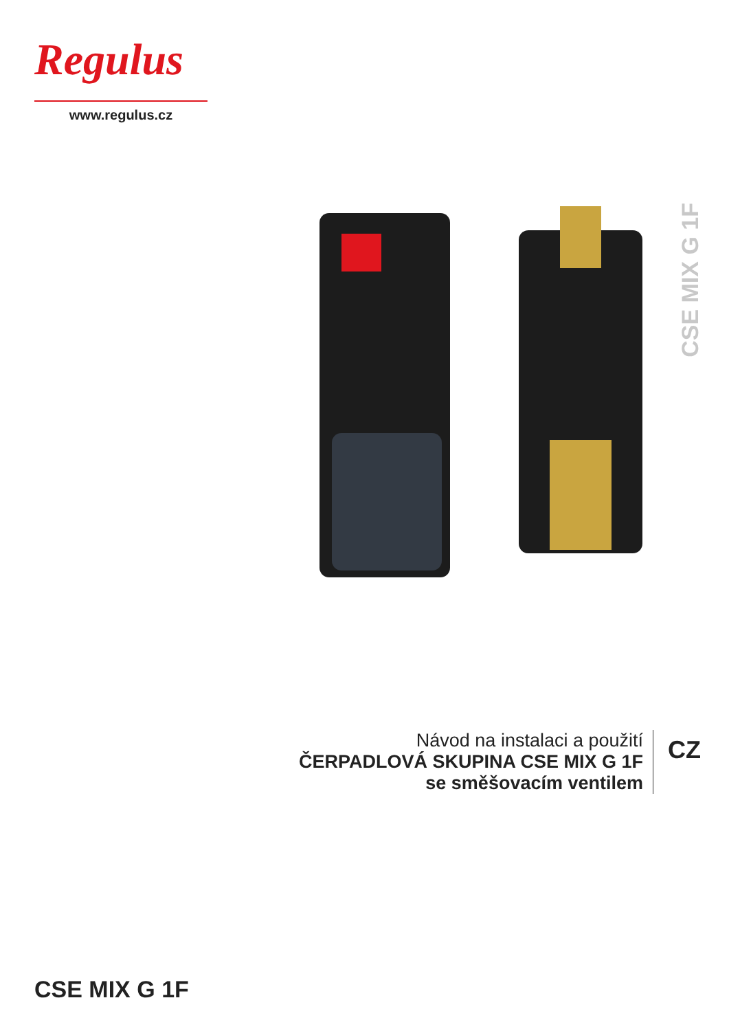Regulus
www.regulus.cz
CSE MIX G 1F
Návod na instalaci a použití
ČERPADLOVÁ SKUPINA CSE MIX G 1F
se směšovacím ventilem
CZ
CSE MIX G 1F